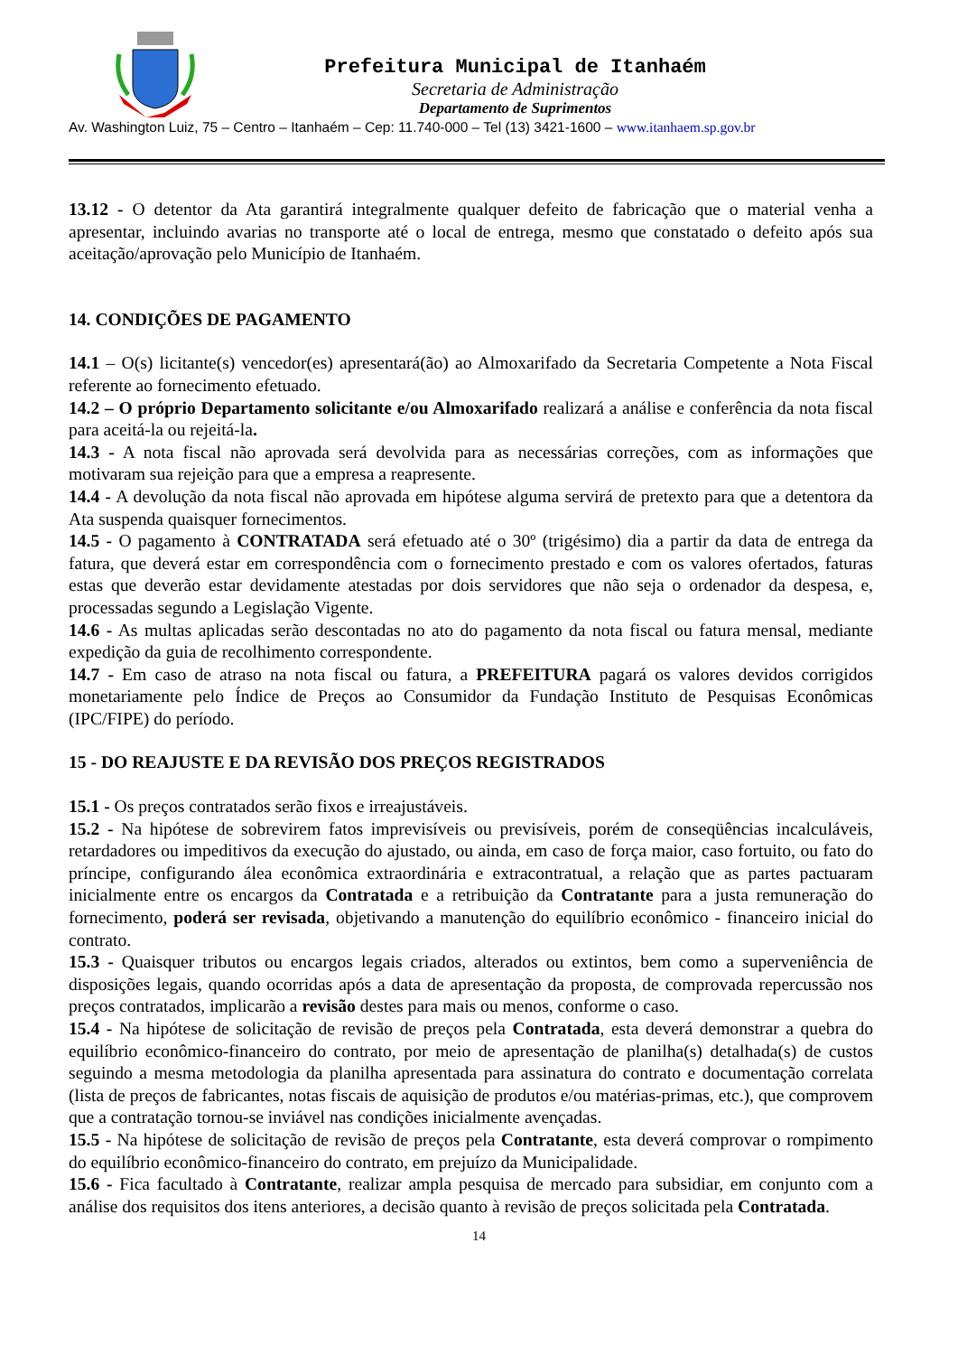Prefeitura Municipal de Itanhaém
Secretaria de Administração
Departamento de Suprimentos
Av. Washington Luiz, 75 – Centro – Itanhaém – Cep: 11.740-000 – Tel (13) 3421-1600 – www.itanhaem.sp.gov.br
13.12 - O detentor da Ata garantirá integralmente qualquer defeito de fabricação que o material venha a apresentar, incluindo avarias no transporte até o local de entrega, mesmo que constatado o defeito após sua aceitação/aprovação pelo Município de Itanhaém.
14. CONDIÇÕES DE PAGAMENTO
14.1 – O(s) licitante(s) vencedor(es) apresentará(ão) ao Almoxarifado da Secretaria Competente a Nota Fiscal referente ao fornecimento efetuado.
14.2 – O próprio Departamento solicitante e/ou Almoxarifado realizará a análise e conferência da nota fiscal para aceitá-la ou rejeitá-la.
14.3 - A nota fiscal não aprovada será devolvida para as necessárias correções, com as informações que motivaram sua rejeição para que a empresa a reapresente.
14.4 - A devolução da nota fiscal não aprovada em hipótese alguma servirá de pretexto para que a detentora da Ata suspenda quaisquer fornecimentos.
14.5 - O pagamento à CONTRATADA será efetuado até o 30º (trigésimo) dia a partir da data de entrega da fatura, que deverá estar em correspondência com o fornecimento prestado e com os valores ofertados, faturas estas que deverão estar devidamente atestadas por dois servidores que não seja o ordenador da despesa, e, processadas segundo a Legislação Vigente.
14.6 - As multas aplicadas serão descontadas no ato do pagamento da nota fiscal ou fatura mensal, mediante expedição da guia de recolhimento correspondente.
14.7 - Em caso de atraso na nota fiscal ou fatura, a PREFEITURA pagará os valores devidos corrigidos monetariamente pelo Índice de Preços ao Consumidor da Fundação Instituto de Pesquisas Econômicas (IPC/FIPE) do período.
15 - DO REAJUSTE E DA REVISÃO DOS PREÇOS REGISTRADOS
15.1 - Os preços contratados serão fixos e irreajustáveis.
15.2 - Na hipótese de sobrevirem fatos imprevisíveis ou previsíveis, porém de conseqüências incalculáveis, retardadores ou impeditivos da execução do ajustado, ou ainda, em caso de força maior, caso fortuito, ou fato do príncipe, configurando álea econômica extraordinária e extracontratual, a relação que as partes pactuaram inicialmente entre os encargos da Contratada e a retribuição da Contratante para a justa remuneração do fornecimento, poderá ser revisada, objetivando a manutenção do equilíbrio econômico - financeiro inicial do contrato.
15.3 - Quaisquer tributos ou encargos legais criados, alterados ou extintos, bem como a superveniência de disposições legais, quando ocorridas após a data de apresentação da proposta, de comprovada repercussão nos preços contratados, implicarão a revisão destes para mais ou menos, conforme o caso.
15.4 - Na hipótese de solicitação de revisão de preços pela Contratada, esta deverá demonstrar a quebra do equilíbrio econômico-financeiro do contrato, por meio de apresentação de planilha(s) detalhada(s) de custos seguindo a mesma metodologia da planilha apresentada para assinatura do contrato e documentação correlata (lista de preços de fabricantes, notas fiscais de aquisição de produtos e/ou matérias-primas, etc.), que comprovem que a contratação tornou-se inviável nas condições inicialmente avençadas.
15.5 - Na hipótese de solicitação de revisão de preços pela Contratante, esta deverá comprovar o rompimento do equilíbrio econômico-financeiro do contrato, em prejuízo da Municipalidade.
15.6 - Fica facultado à Contratante, realizar ampla pesquisa de mercado para subsidiar, em conjunto com a análise dos requisitos dos itens anteriores, a decisão quanto à revisão de preços solicitada pela Contratada.
14